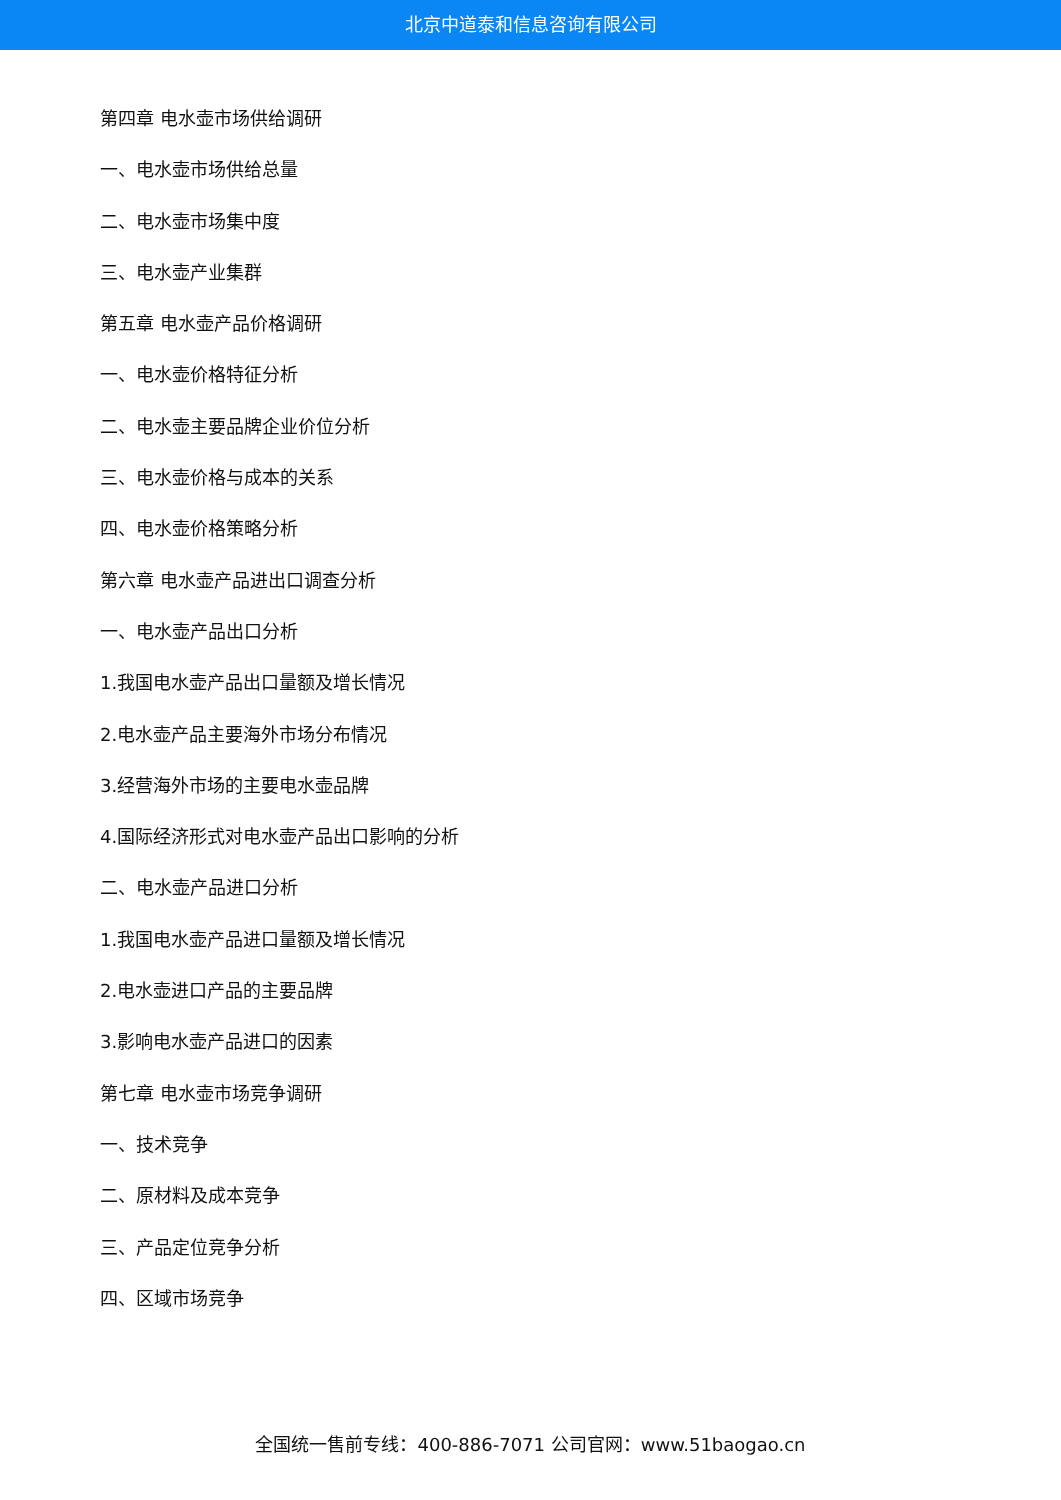北京中道泰和信息咨询有限公司
第四章 电水壶市场供给调研
一、电水壶市场供给总量
二、电水壶市场集中度
三、电水壶产业集群
第五章 电水壶产品价格调研
一、电水壶价格特征分析
二、电水壶主要品牌企业价位分析
三、电水壶价格与成本的关系
四、电水壶价格策略分析
第六章 电水壶产品进出口调查分析
一、电水壶产品出口分析
1.我国电水壶产品出口量额及增长情况
2.电水壶产品主要海外市场分布情况
3.经营海外市场的主要电水壶品牌
4.国际经济形式对电水壶产品出口影响的分析
二、电水壶产品进口分析
1.我国电水壶产品进口量额及增长情况
2.电水壶进口产品的主要品牌
3.影响电水壶产品进口的因素
第七章 电水壶市场竞争调研
一、技术竞争
二、原材料及成本竞争
三、产品定位竞争分析
四、区域市场竞争
全国统一售前专线：400-886-7071 公司官网：www.51baogao.cn